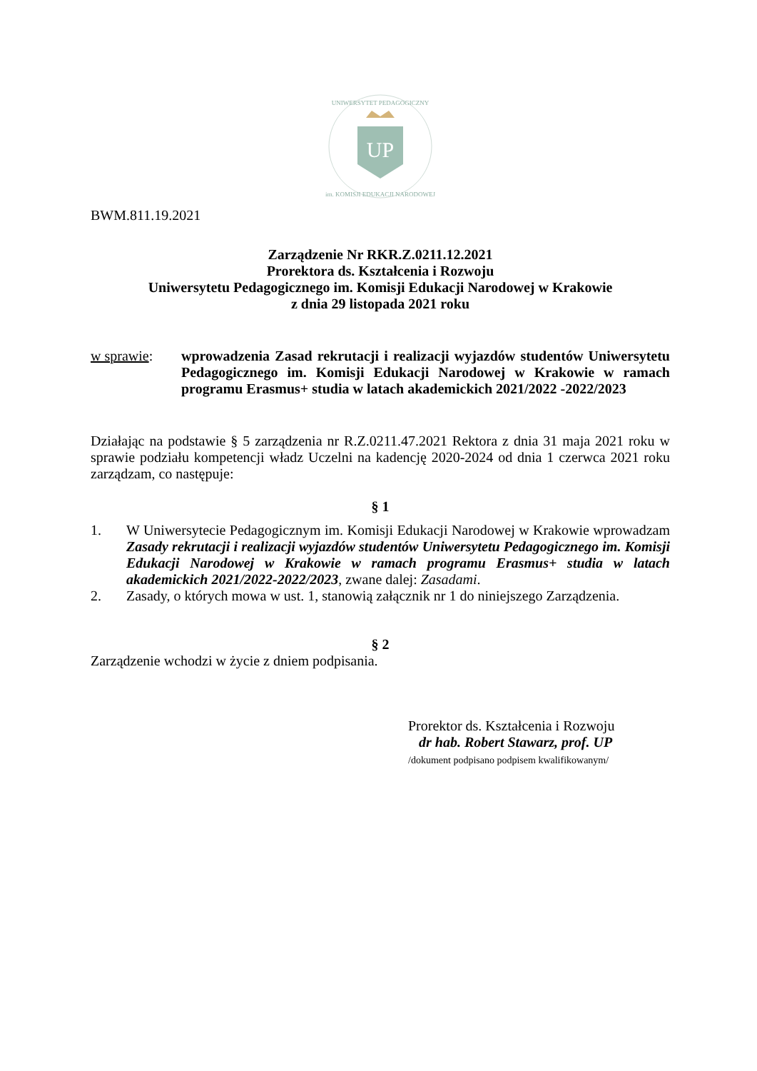UNIWERSYTET PEDAGOGICZNY
UP
im. KOMISJI EDUKACJI NARODOWEJ
BWM.811.19.2021
Zarządzenie Nr RKR.Z.0211.12.2021
Prorektora ds. Kształcenia i Rozwoju
Uniwersytetu Pedagogicznego im. Komisji Edukacji Narodowej w Krakowie
z dnia 29 listopada 2021 roku
w sprawie: wprowadzenia Zasad rekrutacji i realizacji wyjazdów studentów Uniwersytetu Pedagogicznego im. Komisji Edukacji Narodowej w Krakowie w ramach programu Erasmus+ studia w latach akademickich 2021/2022 -2022/2023
Działając na podstawie § 5 zarządzenia nr R.Z.0211.47.2021 Rektora z dnia 31 maja 2021 roku w sprawie podziału kompetencji władz Uczelni na kadencję 2020-2024 od dnia 1 czerwca 2021 roku zarządzam, co następuje:
§ 1
1. W Uniwersytecie Pedagogicznym im. Komisji Edukacji Narodowej w Krakowie wprowadzam Zasady rekrutacji i realizacji wyjazdów studentów Uniwersytetu Pedagogicznego im. Komisji Edukacji Narodowej w Krakowie w ramach programu Erasmus+ studia w latach akademickich 2021/2022-2022/2023, zwane dalej: Zasadami.
2. Zasady, o których mowa w ust. 1, stanowią załącznik nr 1 do niniejszego Zarządzenia.
§ 2
Zarządzenie wchodzi w życie z dniem podpisania.
Prorektor ds. Kształcenia i Rozwoju
dr hab. Robert Stawarz, prof. UP
/dokument podpisano podpisem kwalifikowanym/